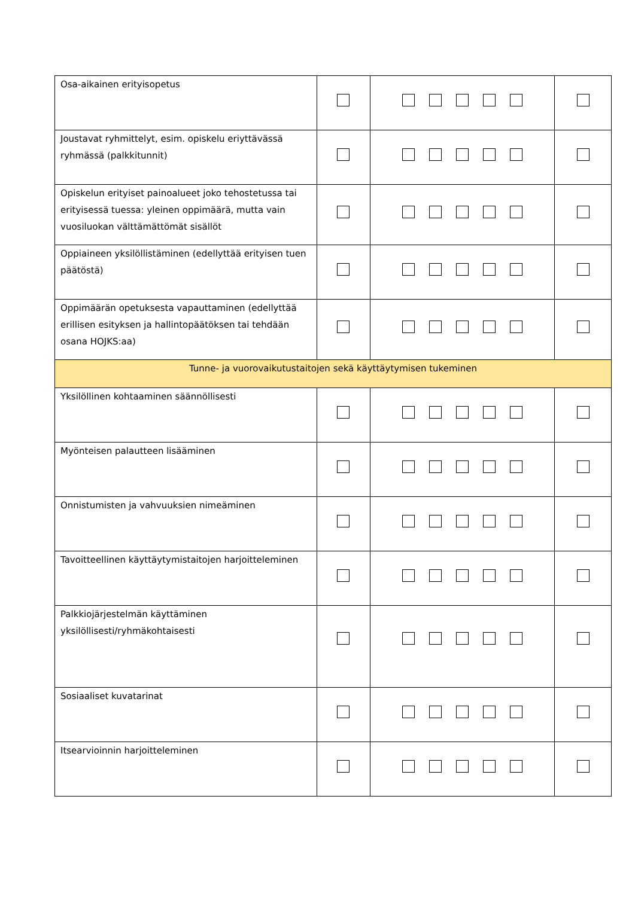| Osa-aikainen erityisopetus | | | |
| Joustavat ryhmittelyt, esim. opiskelu eriyttävässä ryhmässä (palkkitunnit) | | | |
| Opiskelun erityiset painoalueet joko tehostetussa tai erityisessä tuessa: yleinen oppimäärä, mutta vain vuosiluokan välttämättömät sisällöt | | | |
| Oppiaineen yksilöllistäminen (edellyttää erityisen tuen päätöstä) | | | |
| Oppimäärän opetuksesta vapauttaminen (edellyttää erillisen esityksen ja hallintopäätöksen tai tehdään osana HOJKS:aa) | | | |
| Tunne- ja vuorovaikutustaitojen sekä käyttäytymisen tukeminen | | | |
| Yksilöllinen kohtaaminen säännöllisesti | | | |
| Myönteisen palautteen lisääminen | | | |
| Onnistumisten ja vahvuuksien nimeäminen | | | |
| Tavoitteellinen käyttäytymistaitojen harjoitteleminen | | | |
| Palkkiojärjestelmän käyttäminen yksilöllisesti/ryhmäkohtaisesti | | | |
| Sosiaaliset kuvatarinat | | | |
| Itsearvioinnin harjoitteleminen | | | |